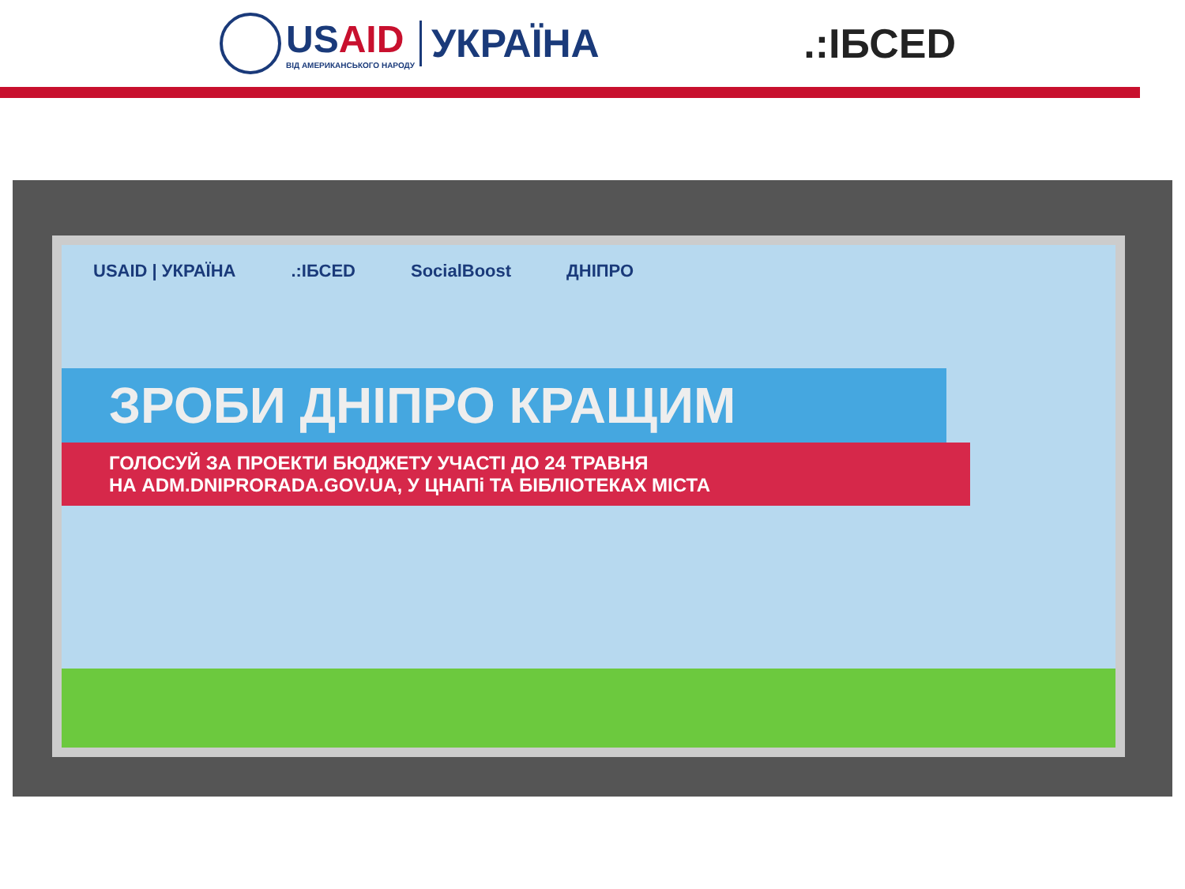USAID
ВІД АМЕРИКАНСЬКОГО НАРОДУ
УКРАЇНА
.:ІБСED
USAID | УКРАЇНА.:ІБСED SocialBoost ДНІПРО
ЗРОБИ ДНІПРО КРАЩИМ
ГОЛОСУЙ ЗА ПРОЕКТИ БЮДЖЕТУ УЧАСТІ ДО 24 ТРАВНЯ
НА ADM.DNIPRORADA.GOV.UA, У ЦНАПі ТА БІБЛІОТЕКАХ МІСТА